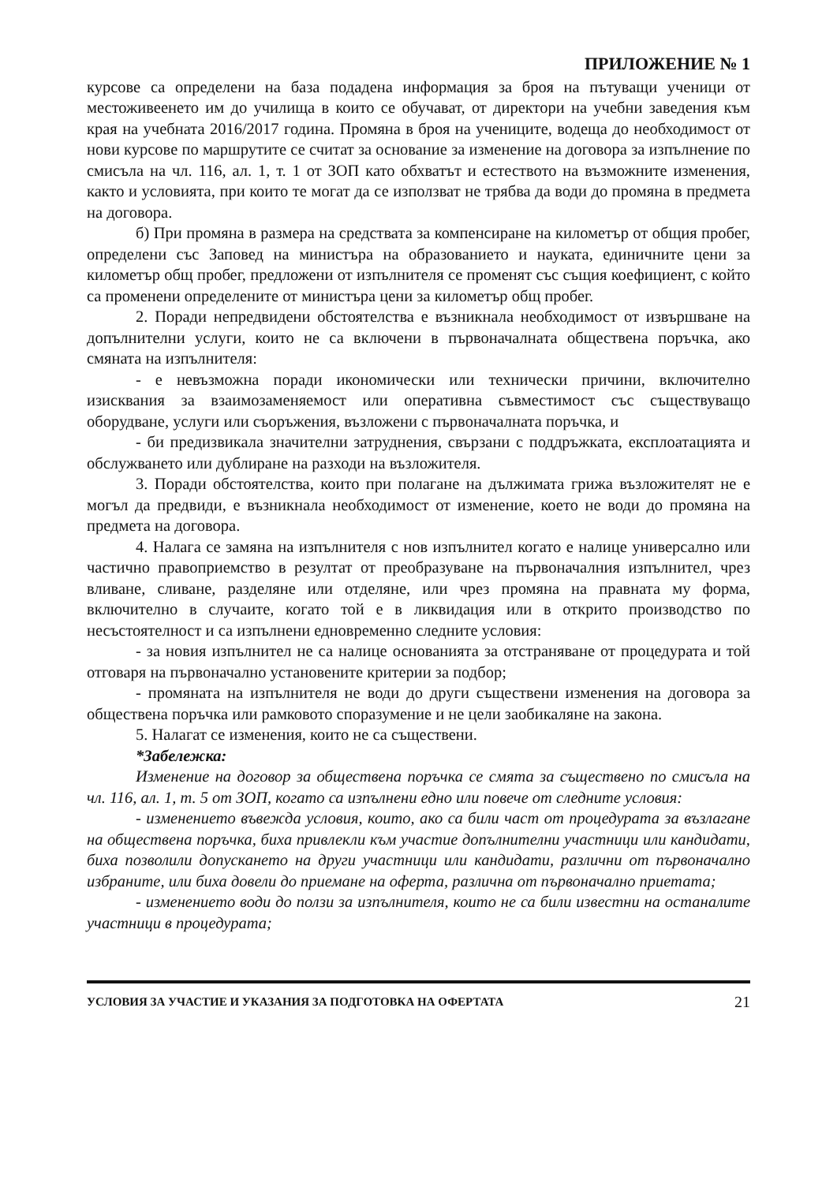ПРИЛОЖЕНИЕ № 1
курсове са определени на база подадена информация за броя на пътуващи ученици от местоживеенето им до училища в които се обучават, от директори на учебни заведения към края на учебната 2016/2017 година. Промяна в броя на учениците, водеща до необходимост от нови курсове по маршрутите се считат за основание за изменение на договора за изпълнение по смисъла на чл. 116, ал. 1, т. 1 от ЗОП като обхватът и естеството на възможните изменения, както и условията, при които те могат да се използват не трябва да води до промяна в предмета на договора.
б) При промяна в размера на средствата за компенсиране на километър от общия пробег, определени със Заповед на министъра на образованието и науката, единичните цени за километър общ пробег, предложени от изпълнителя се променят със същия коефициент, с който са променени определените от министъра цени за километър общ пробег.
2. Поради непредвидени обстоятелства е възникнала необходимост от извършване на допълнителни услуги, които не са включени в първоначалната обществена поръчка, ако смяната на изпълнителя:
- е невъзможна поради икономически или технически причини, включително изисквания за взаимозаменяемост или оперативна съвместимост със съществуващо оборудване, услуги или съоръжения, възложени с първоначалната поръчка, и
- би предизвикала значителни затруднения, свързани с поддръжката, експлоатацията и обслужването или дублиране на разходи на възложителя.
3. Поради обстоятелства, които при полагане на дължимата грижа възложителят не е могъл да предвиди, е възникнала необходимост от изменение, което не води до промяна на предмета на договора.
4. Налага се замяна на изпълнителя с нов изпълнител когато е налице универсално или частично правоприемство в резултат от преобразуване на първоначалния изпълнител, чрез вливане, сливане, разделяне или отделяне, или чрез промяна на правната му форма, включително в случаите, когато той е в ликвидация или в открито производство по несъстоятелност и са изпълнени едновременно следните условия:
- за новия изпълнител не са налице основанията за отстраняване от процедурата и той отговаря на първоначално установените критерии за подбор;
- промяната на изпълнителя не води до други съществени изменения на договора за обществена поръчка или рамковото споразумение и не цели заобикаляне на закона.
5. Налагат се изменения, които не са съществени.
*Забележка:
Изменение на договор за обществена поръчка се смята за съществено по смисъла на чл. 116, ал. 1, т. 5 от ЗОП, когато са изпълнени едно или повече от следните условия:
- изменението въвежда условия, които, ако са били част от процедурата за възлагане на обществена поръчка, биха привлекли към участие допълнителни участници или кандидати, биха позволили допускането на други участници или кандидати, различни от първоначално избраните, или биха довели до приемане на оферта, различна от първоначално приетата;
- изменението води до ползи за изпълнителя, които не са били известни на останалите участници в процедурата;
УСЛОВИЯ ЗА УЧАСТИЕ И УКАЗАНИЯ ЗА ПОДГОТОВКА НА ОФЕРТАТА 21